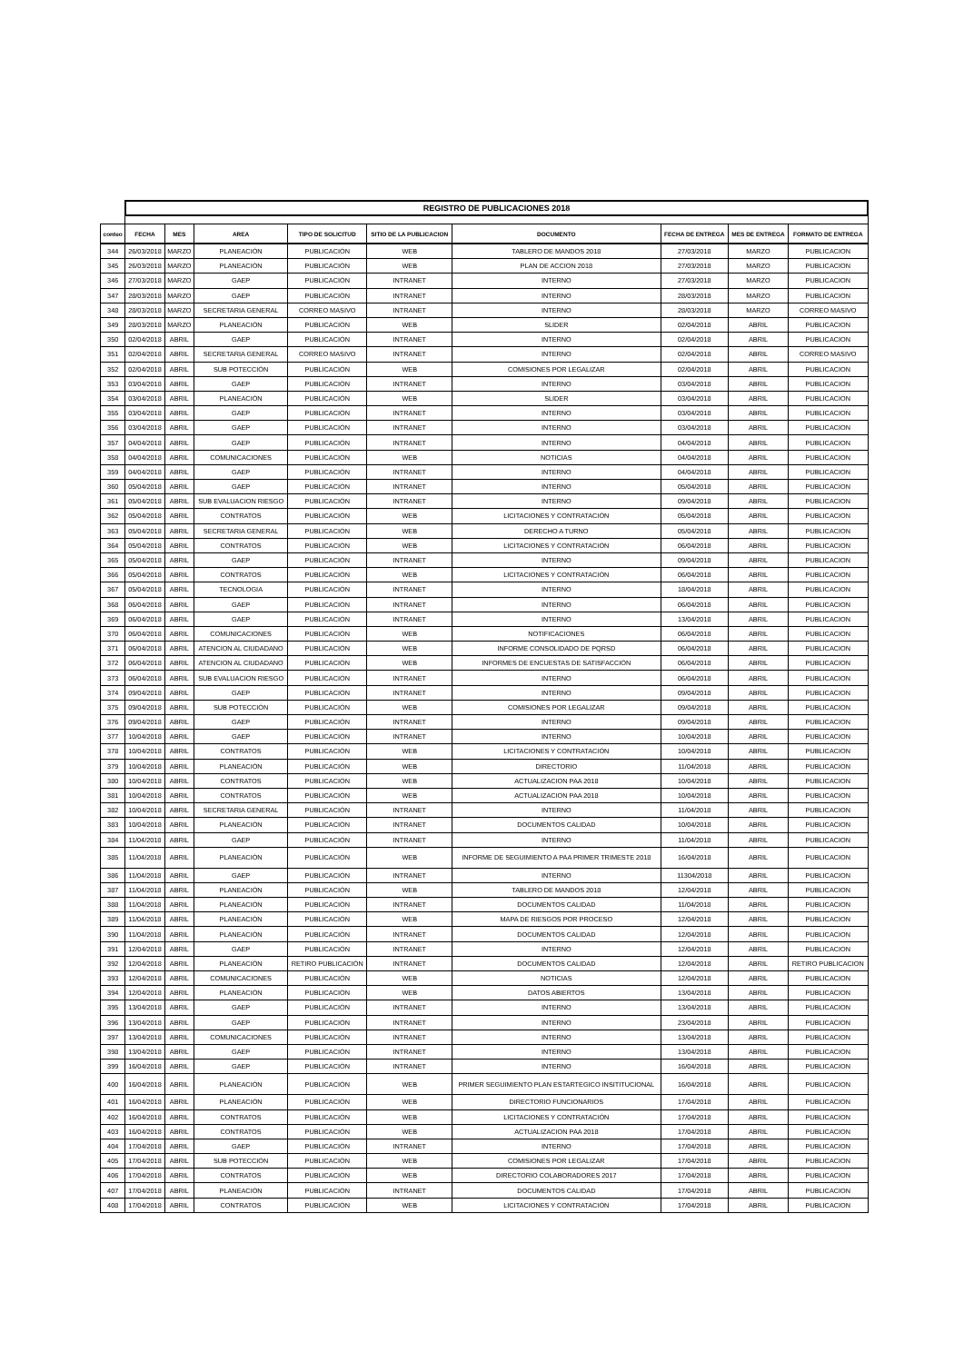| | REGISTRO DE PUBLICACIONES 2018 | | | | | | | | |
| conteo | FECHA | MES | AREA | TIPO DE SOLICITUD | SITIO DE LA PUBLICACION | DOCUMENTO | FECHA DE ENTREGA | MES DE ENTREGA | FORMATO DE ENTREGA |
| 344 | 26/03/2018 | MARZO | PLANEACIÓN | PUBLICACIÓN | WEB | TABLERO DE MANDOS 2018 | 27/03/2018 | MARZO | PUBLICACION |
| 345 | 26/03/2018 | MARZO | PLANEACIÓN | PUBLICACIÓN | WEB | PLAN DE ACCION 2018 | 27/03/2018 | MARZO | PUBLICACION |
| 346 | 27/03/2018 | MARZO | GAEP | PUBLICACIÓN | INTRANET | INTERNO | 27/03/2018 | MARZO | PUBLICACION |
| 347 | 28/03/2018 | MARZO | GAEP | PUBLICACIÓN | INTRANET | INTERNO | 28/03/2018 | MARZO | PUBLICACION |
| 348 | 28/03/2018 | MARZO | SECRETARIA GENERAL | CORREO MASIVO | INTRANET | INTERNO | 28/03/2018 | MARZO | CORREO MASIVO |
| 349 | 28/03/2018 | MARZO | PLANEACIÓN | PUBLICACIÓN | WEB | SLIDER | 02/04/2018 | ABRIL | PUBLICACION |
| 350 | 02/04/2018 | ABRIL | GAEP | PUBLICACIÓN | INTRANET | INTERNO | 02/04/2018 | ABRIL | PUBLICACION |
| 351 | 02/04/2018 | ABRIL | SECRETARIA GENERAL | CORREO MASIVO | INTRANET | INTERNO | 02/04/2018 | ABRIL | CORREO MASIVO |
| 352 | 02/04/2018 | ABRIL | SUB POTECCIÓN | PUBLICACIÓN | WEB | COMISIONES POR LEGALIZAR | 02/04/2018 | ABRIL | PUBLICACION |
| 353 | 03/04/2018 | ABRIL | GAEP | PUBLICACIÓN | INTRANET | INTERNO | 03/04/2018 | ABRIL | PUBLICACION |
| 354 | 03/04/2018 | ABRIL | PLANEACIÓN | PUBLICACIÓN | WEB | SLIDER | 03/04/2018 | ABRIL | PUBLICACION |
| 355 | 03/04/2018 | ABRIL | GAEP | PUBLICACIÓN | INTRANET | INTERNO | 03/04/2018 | ABRIL | PUBLICACION |
| 356 | 03/04/2018 | ABRIL | GAEP | PUBLICACIÓN | INTRANET | INTERNO | 03/04/2018 | ABRIL | PUBLICACION |
| 357 | 04/04/2018 | ABRIL | GAEP | PUBLICACIÓN | INTRANET | INTERNO | 04/04/2018 | ABRIL | PUBLICACION |
| 358 | 04/04/2018 | ABRIL | COMUNICACIONES | PUBLICACIÓN | WEB | NOTICIAS | 04/04/2018 | ABRIL | PUBLICACION |
| 359 | 04/04/2018 | ABRIL | GAEP | PUBLICACIÓN | INTRANET | INTERNO | 04/04/2018 | ABRIL | PUBLICACION |
| 360 | 05/04/2018 | ABRIL | GAEP | PUBLICACIÓN | INTRANET | INTERNO | 05/04/2018 | ABRIL | PUBLICACION |
| 361 | 05/04/2018 | ABRIL | SUB EVALUACION RIESGO | PUBLICACIÓN | INTRANET | INTERNO | 09/04/2018 | ABRIL | PUBLICACION |
| 362 | 05/04/2018 | ABRIL | CONTRATOS | PUBLICACIÓN | WEB | LICITACIONES Y CONTRATACIÓN | 05/04/2018 | ABRIL | PUBLICACION |
| 363 | 05/04/2018 | ABRIL | SECRETARIA GENERAL | PUBLICACIÓN | WEB | DERECHO A TURNO | 05/04/2018 | ABRIL | PUBLICACION |
| 364 | 05/04/2018 | ABRIL | CONTRATOS | PUBLICACIÓN | WEB | LICITACIONES Y CONTRATACIÓN | 06/04/2018 | ABRIL | PUBLICACION |
| 365 | 05/04/2018 | ABRIL | GAEP | PUBLICACIÓN | INTRANET | INTERNO | 09/04/2018 | ABRIL | PUBLICACION |
| 366 | 05/04/2018 | ABRIL | CONTRATOS | PUBLICACIÓN | WEB | LICITACIONES Y CONTRATACIÓN | 06/04/2018 | ABRIL | PUBLICACION |
| 367 | 05/04/2018 | ABRIL | TECNOLOGIA | PUBLICACIÓN | INTRANET | INTERNO | 18/04/2018 | ABRIL | PUBLICACION |
| 368 | 06/04/2018 | ABRIL | GAEP | PUBLICACIÓN | INTRANET | INTERNO | 06/04/2018 | ABRIL | PUBLICACION |
| 369 | 06/04/2018 | ABRIL | GAEP | PUBLICACIÓN | INTRANET | INTERNO | 13/04/2018 | ABRIL | PUBLICACION |
| 370 | 06/04/2018 | ABRIL | COMUNICACIONES | PUBLICACIÓN | WEB | NOTIFICACIONES | 06/04/2018 | ABRIL | PUBLICACION |
| 371 | 06/04/2018 | ABRIL | ATENCION AL CIUDADANO | PUBLICACIÓN | WEB | INFORME CONSOLIDADO DE PQRSD | 06/04/2018 | ABRIL | PUBLICACION |
| 372 | 06/04/2018 | ABRIL | ATENCION AL CIUDADANO | PUBLICACIÓN | WEB | INFORMES DE ENCUESTAS DE SATISFACCIÓN | 06/04/2018 | ABRIL | PUBLICACION |
| 373 | 06/04/2018 | ABRIL | SUB EVALUACION RIESGO | PUBLICACIÓN | INTRANET | INTERNO | 06/04/2018 | ABRIL | PUBLICACION |
| 374 | 09/04/2018 | ABRIL | GAEP | PUBLICACIÓN | INTRANET | INTERNO | 09/04/2018 | ABRIL | PUBLICACION |
| 375 | 09/04/2018 | ABRIL | SUB POTECCIÓN | PUBLICACIÓN | WEB | COMISIONES POR LEGALIZAR | 09/04/2018 | ABRIL | PUBLICACION |
| 376 | 09/04/2018 | ABRIL | GAEP | PUBLICACIÓN | INTRANET | INTERNO | 09/04/2018 | ABRIL | PUBLICACION |
| 377 | 10/04/2018 | ABRIL | GAEP | PUBLICACIÓN | INTRANET | INTERNO | 10/04/2018 | ABRIL | PUBLICACION |
| 378 | 10/04/2018 | ABRIL | CONTRATOS | PUBLICACIÓN | WEB | LICITACIONES Y CONTRATACIÓN | 10/04/2018 | ABRIL | PUBLICACION |
| 379 | 10/04/2018 | ABRIL | PLANEACIÓN | PUBLICACIÓN | WEB | DIRECTORIO | 11/04/2018 | ABRIL | PUBLICACION |
| 380 | 10/04/2018 | ABRIL | CONTRATOS | PUBLICACIÓN | WEB | ACTUALIZACION PAA 2018 | 10/04/2018 | ABRIL | PUBLICACION |
| 381 | 10/04/2018 | ABRIL | CONTRATOS | PUBLICACIÓN | WEB | ACTUALIZACION PAA 2018 | 10/04/2018 | ABRIL | PUBLICACION |
| 382 | 10/04/2018 | ABRIL | SECRETARIA GENERAL | PUBLICACIÓN | INTRANET | INTERNO | 11/04/2018 | ABRIL | PUBLICACION |
| 383 | 10/04/2018 | ABRIL | PLANEACIÓN | PUBLICACIÓN | INTRANET | DOCUMENTOS CALIDAD | 10/04/2018 | ABRIL | PUBLICACION |
| 384 | 11/04/2018 | ABRIL | GAEP | PUBLICACIÓN | INTRANET | INTERNO | 11/04/2018 | ABRIL | PUBLICACION |
| 385 | 11/04/2018 | ABRIL | PLANEACIÓN | PUBLICACIÓN | WEB | INFORME DE SEGUIMIENTO A PAA PRIMER TRIMESTE 2018 | 16/04/2018 | ABRIL | PUBLICACION |
| 386 | 11/04/2018 | ABRIL | GAEP | PUBLICACIÓN | INTRANET | INTERNO | 11304/2018 | ABRIL | PUBLICACION |
| 387 | 11/04/2018 | ABRIL | PLANEACIÓN | PUBLICACIÓN | WEB | TABLERO DE MANDOS 2018 | 12/04/2018 | ABRIL | PUBLICACION |
| 388 | 11/04/2018 | ABRIL | PLANEACIÓN | PUBLICACIÓN | INTRANET | DOCUMENTOS CALIDAD | 11/04/2018 | ABRIL | PUBLICACION |
| 389 | 11/04/2018 | ABRIL | PLANEACIÓN | PUBLICACIÓN | WEB | MAPA DE RIESGOS POR PROCESO | 12/04/2018 | ABRIL | PUBLICACION |
| 390 | 11/04/2018 | ABRIL | PLANEACIÓN | PUBLICACIÓN | INTRANET | DOCUMENTOS CALIDAD | 12/04/2018 | ABRIL | PUBLICACION |
| 391 | 12/04/2018 | ABRIL | GAEP | PUBLICACIÓN | INTRANET | INTERNO | 12/04/2018 | ABRIL | PUBLICACION |
| 392 | 12/04/2018 | ABRIL | PLANEACIÓN | RETIRO PUBLICACIÓN | INTRANET | DOCUMENTOS CALIDAD | 12/04/2018 | ABRIL | RETIRO PUBLICACION |
| 393 | 12/04/2018 | ABRIL | COMUNICACIONES | PUBLICACIÓN | WEB | NOTICIAS | 12/04/2018 | ABRIL | PUBLICACION |
| 394 | 12/04/2018 | ABRIL | PLANEACIÓN | PUBLICACIÓN | WEB | DATOS ABIERTOS | 13/04/2018 | ABRIL | PUBLICACION |
| 395 | 13/04/2018 | ABRIL | GAEP | PUBLICACIÓN | INTRANET | INTERNO | 13/04/2018 | ABRIL | PUBLICACION |
| 396 | 13/04/2018 | ABRIL | GAEP | PUBLICACIÓN | INTRANET | INTERNO | 23/04/2018 | ABRIL | PUBLICACION |
| 397 | 13/04/2018 | ABRIL | COMUNICACIONES | PUBLICACIÓN | INTRANET | INTERNO | 13/04/2018 | ABRIL | PUBLICACION |
| 398 | 13/04/2018 | ABRIL | GAEP | PUBLICACIÓN | INTRANET | INTERNO | 13/04/2018 | ABRIL | PUBLICACION |
| 399 | 16/04/2018 | ABRIL | GAEP | PUBLICACIÓN | INTRANET | INTERNO | 16/04/2018 | ABRIL | PUBLICACION |
| 400 | 16/04/2018 | ABRIL | PLANEACIÓN | PUBLICACIÓN | WEB | PRIMER SEGUIMIENTO PLAN ESTARTEGICO INSITITUCIONAL | 16/04/2018 | ABRIL | PUBLICACION |
| 401 | 16/04/2018 | ABRIL | PLANEACIÓN | PUBLICACIÓN | WEB | DIRECTORIO FUNCIONARIOS | 17/04/2018 | ABRIL | PUBLICACION |
| 402 | 16/04/2018 | ABRIL | CONTRATOS | PUBLICACIÓN | WEB | LICITACIONES Y CONTRATACIÓN | 17/04/2018 | ABRIL | PUBLICACION |
| 403 | 16/04/2018 | ABRIL | CONTRATOS | PUBLICACIÓN | WEB | ACTUALIZACION PAA 2018 | 17/04/2018 | ABRIL | PUBLICACION |
| 404 | 17/04/2018 | ABRIL | GAEP | PUBLICACIÓN | INTRANET | INTERNO | 17/04/2018 | ABRIL | PUBLICACION |
| 405 | 17/04/2018 | ABRIL | SUB POTECCIÓN | PUBLICACIÓN | WEB | COMISIONES POR LEGALIZAR | 17/04/2018 | ABRIL | PUBLICACION |
| 406 | 17/04/2018 | ABRIL | CONTRATOS | PUBLICACIÓN | WEB | DIRECTORIO COLABORADORES 2017 | 17/04/2018 | ABRIL | PUBLICACION |
| 407 | 17/04/2018 | ABRIL | PLANEACIÓN | PUBLICACIÓN | INTRANET | DOCUMENTOS CALIDAD | 17/04/2018 | ABRIL | PUBLICACION |
| 408 | 17/04/2018 | ABRIL | CONTRATOS | PUBLICACIÓN | WEB | LICITACIONES Y CONTRATACIÓN | 17/04/2018 | ABRIL | PUBLICACION |